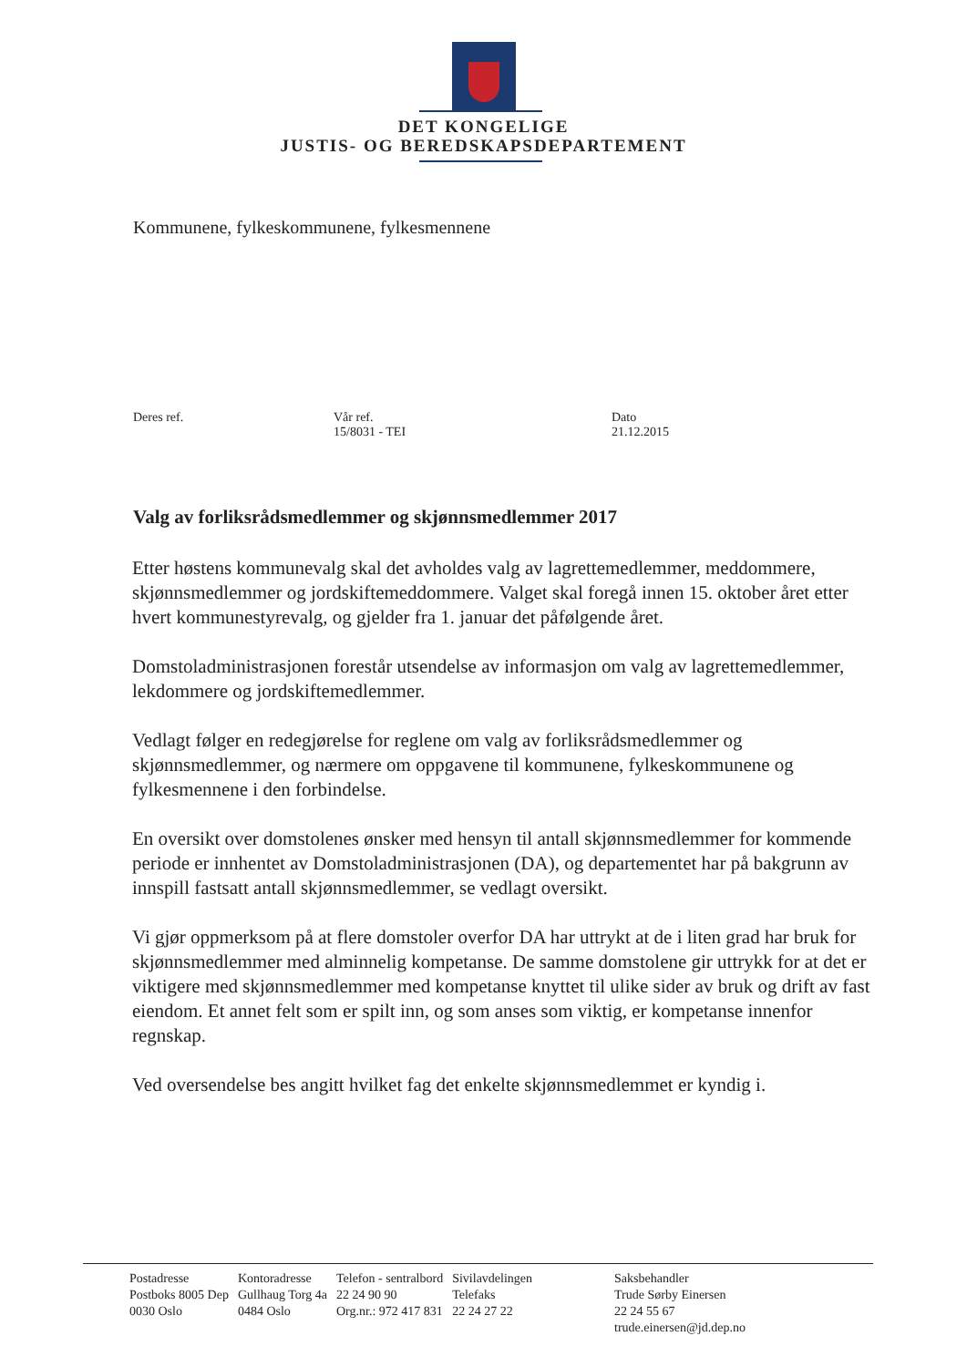DET KONGELIGE
JUSTIS- OG BEREDSKAPSDEPARTEMENT
Kommunene, fylkeskommunene, fylkesmennene
Deres ref. Vår ref.
15/8031 - TEI
Dato
21.12.2015
Valg av forliksrådsmedlemmer og skjønnsmedlemmer 2017
Etter høstens kommunevalg skal det avholdes valg av lagrettemedlemmer, meddommere, skjønnsmedlemmer og jordskiftemeddommere. Valget skal foregå innen 15. oktober året etter hvert kommunestyrevalg, og gjelder fra 1. januar det påfølgende året.
Domstoladministrasjonen forestår utsendelse av informasjon om valg av lagrettemedlemmer, lekdommere og jordskiftemedlemmer.
Vedlagt følger en redegjørelse for reglene om valg av forliksrådsmedlemmer og skjønnsmedlemmer, og nærmere om oppgavene til kommunene, fylkeskommunene og fylkesmennene i den forbindelse.
En oversikt over domstolenes ønsker med hensyn til antall skjønnsmedlemmer for kommende periode er innhentet av Domstoladministrasjonen (DA), og departementet har på bakgrunn av innspill fastsatt antall skjønnsmedlemmer, se vedlagt oversikt.
Vi gjør oppmerksom på at flere domstoler overfor DA har uttrykt at de i liten grad har bruk for skjønnsmedlemmer med alminnelig kompetanse. De samme domstolene gir uttrykk for at det er viktigere med skjønnsmedlemmer med kompetanse knyttet til ulike sider av bruk og drift av fast eiendom. Et annet felt som er spilt inn, og som anses som viktig, er kompetanse innenfor regnskap.
Ved oversendelse bes angitt hvilket fag det enkelte skjønnsmedlemmet er kyndig i.
| Postadresse | Kontoradresse | Telefon - sentralbord | Sivilavdelingen | Saksbehandler |
| --- | --- | --- | --- | --- |
| Postboks 8005 Dep | Gullhaug Torg 4a | 22 24 90 90 | Telefaks | Trude Sørby Einersen |
| 0030 Oslo | 0484 Oslo | Org.nr.: 972 417 831 | 22 24 27 22 | 22 24 55 67 |
| | | | | trude.einersen@jd.dep.no |